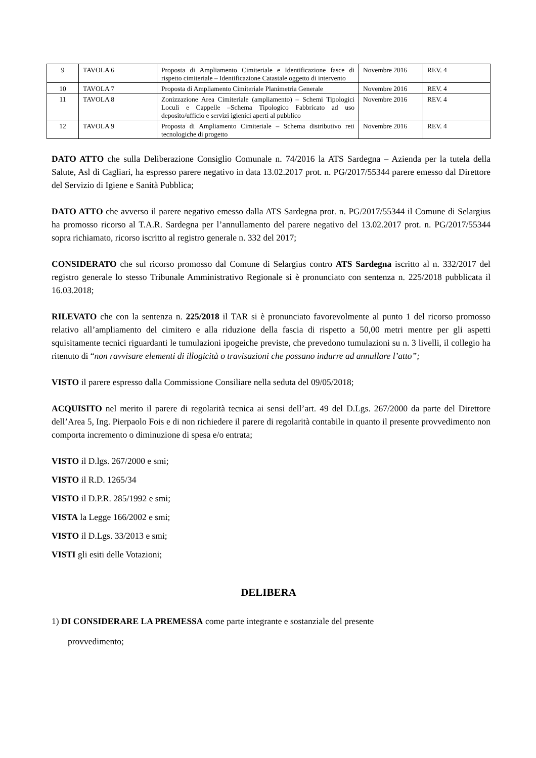| 9 | TAVOLA 6 | Proposta di Ampliamento Cimiteriale e Identificazione fasce di rispetto cimiteriale – Identificazione Catastale oggetto di intervento | Novembre 2016 | REV. 4 |
| 10 | TAVOLA 7 | Proposta di Ampliamento Cimiteriale Planimetria Generale | Novembre 2016 | REV. 4 |
| 11 | TAVOLA 8 | Zonizzazione Area Cimiteriale (ampliamento) – Schemi Tipologici Loculi e Cappelle –Schema Tipologico Fabbricato ad uso deposito/ufficio e servizi igienici aperti al pubblico | Novembre 2016 | REV. 4 |
| 12 | TAVOLA 9 | Proposta di Ampliamento Cimiteriale – Schema distributivo reti tecnologiche di progetto | Novembre 2016 | REV. 4 |
DATO ATTO che sulla Deliberazione Consiglio Comunale n. 74/2016 la ATS Sardegna – Azienda per la tutela della Salute, Asl di Cagliari, ha espresso parere negativo in data 13.02.2017 prot. n. PG/2017/55344 parere emesso dal Direttore del Servizio di Igiene e Sanità Pubblica;
DATO ATTO che avverso il parere negativo emesso dalla ATS Sardegna prot. n. PG/2017/55344 il Comune di Selargius ha promosso ricorso al T.A.R. Sardegna per l’annullamento del parere negativo del 13.02.2017 prot. n. PG/2017/55344 sopra richiamato, ricorso iscritto al registro generale n. 332 del 2017;
CONSIDERATO che sul ricorso promosso dal Comune di Selargius contro ATS Sardegna iscritto al n. 332/2017 del registro generale lo stesso Tribunale Amministrativo Regionale si è pronunciato con sentenza n. 225/2018 pubblicata il 16.03.2018;
RILEVATO che con la sentenza n. 225/2018 il TAR si è pronunciato favorevolmente al punto 1 del ricorso promosso relativo all’ampliamento del cimitero e alla riduzione della fascia di rispetto a 50,00 metri mentre per gli aspetti squisitamente tecnici riguardanti le tumulazioni ipogeiche previste, che prevedono tumulazioni su n. 3 livelli, il collegio ha ritenuto di “non ravvisare elementi di illogicità o travisazioni che possano indurre ad annullare l’atto”;
VISTO il parere espresso dalla Commissione Consiliare nella seduta del 09/05/2018;
ACQUISITO nel merito il parere di regolarità tecnica ai sensi dell’art. 49 del D.Lgs. 267/2000 da parte del Direttore dell’Area 5, Ing. Pierpaolo Fois e di non richiedere il parere di regolarità contabile in quanto il presente provvedimento non comporta incremento o diminuzione di spesa e/o entrata;
VISTO il D.lgs. 267/2000 e smi;
VISTO il R.D. 1265/34
VISTO il D.P.R. 285/1992 e smi;
VISTA la Legge 166/2002 e smi;
VISTO il D.Lgs. 33/2013 e smi;
VISTI gli esiti delle Votazioni;
DELIBERA
1) DI CONSIDERARE LA PREMESSA come parte integrante e sostanziale del presente
provvedimento;